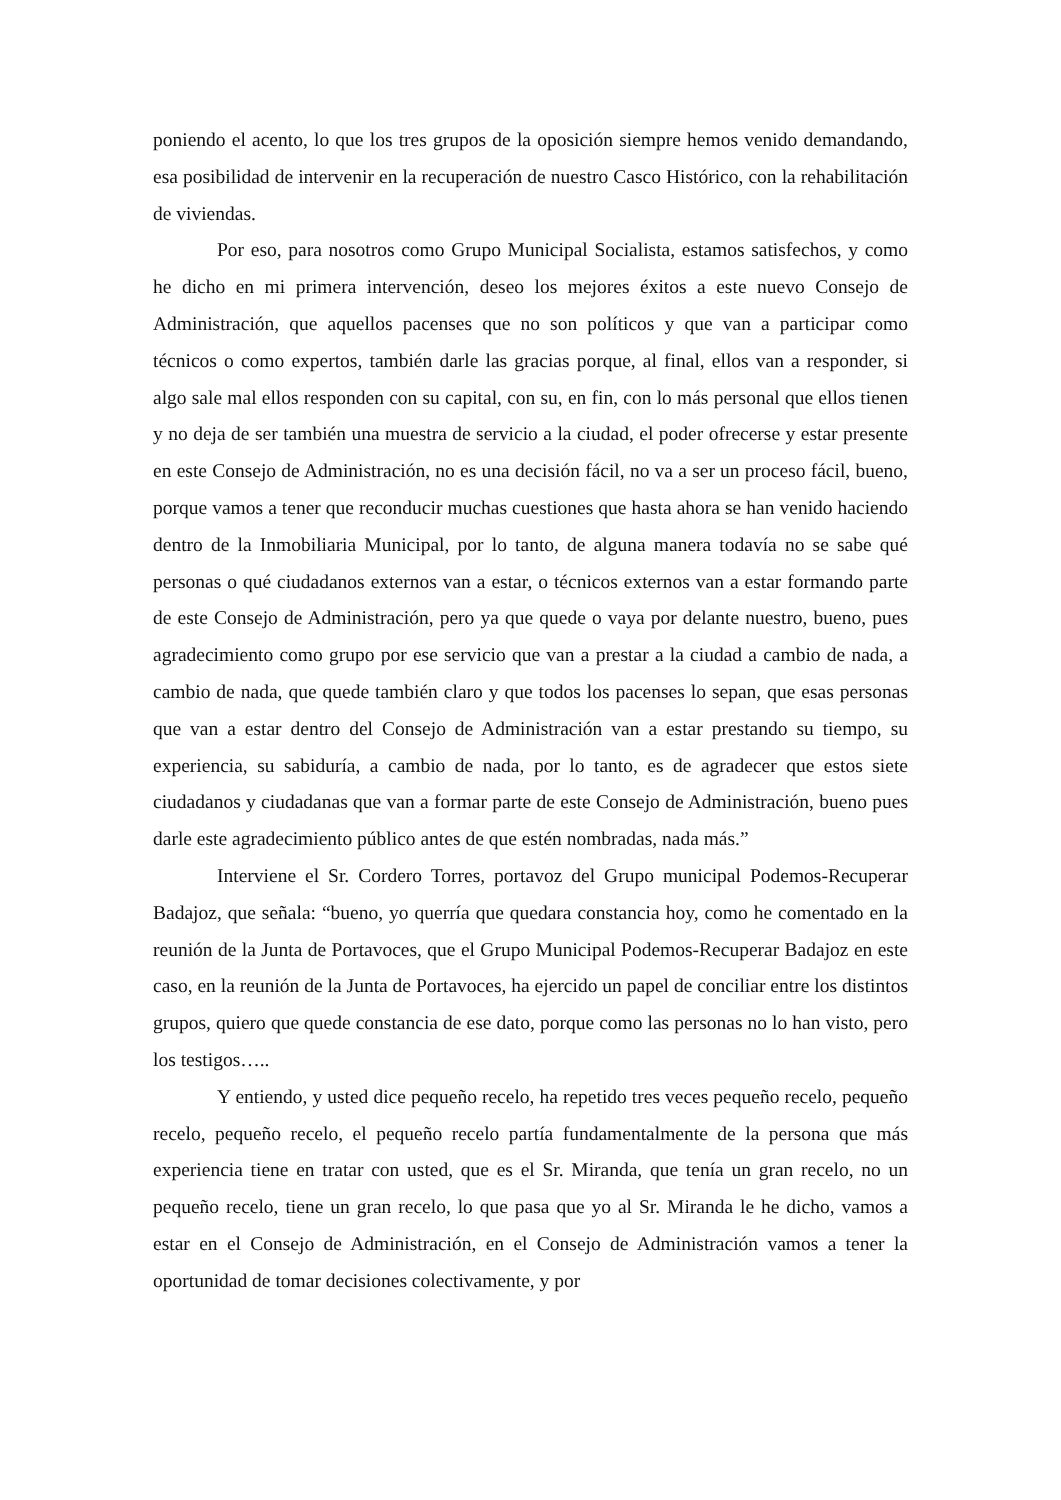poniendo el acento, lo que los tres grupos de la oposición siempre hemos venido demandando, esa posibilidad de intervenir en la recuperación de nuestro Casco Histórico, con la rehabilitación de viviendas.
Por eso, para nosotros como Grupo Municipal Socialista, estamos satisfechos, y como he dicho en mi primera intervención, deseo los mejores éxitos a este nuevo Consejo de Administración, que aquellos pacenses que no son políticos y que van a participar como técnicos o como expertos, también darle las gracias porque, al final, ellos van a responder, si algo sale mal ellos responden con su capital, con su, en fin, con lo más personal que ellos tienen y no deja de ser también una muestra de servicio a la ciudad, el poder ofrecerse y estar presente en este Consejo de Administración, no es una decisión fácil, no va a ser un proceso fácil, bueno, porque vamos a tener que reconducir muchas cuestiones que hasta ahora se han venido haciendo dentro de la Inmobiliaria Municipal, por lo tanto, de alguna manera todavía no se sabe qué personas o qué ciudadanos externos van a estar, o técnicos externos van a estar formando parte de este Consejo de Administración, pero ya que quede o vaya por delante nuestro, bueno, pues agradecimiento como grupo por ese servicio que van a prestar a la ciudad a cambio de nada, a cambio de nada, que quede también claro y que todos los pacenses lo sepan, que esas personas que van a estar dentro del Consejo de Administración van a estar prestando su tiempo, su experiencia, su sabiduría, a cambio de nada, por lo tanto, es de agradecer que estos siete ciudadanos y ciudadanas que van a formar parte de este Consejo de Administración, bueno pues darle este agradecimiento público antes de que estén nombradas, nada más.”
Interviene el Sr. Cordero Torres, portavoz del Grupo municipal Podemos-Recuperar Badajoz, que señala: “bueno, yo querría que quedara constancia hoy, como he comentado en la reunión de la Junta de Portavoces, que el Grupo Municipal Podemos-Recuperar Badajoz en este caso, en la reunión de la Junta de Portavoces, ha ejercido un papel de conciliar entre los distintos grupos, quiero que quede constancia de ese dato, porque como las personas no lo han visto, pero los testigos…..
Y entiendo, y usted dice pequeño recelo, ha repetido tres veces pequeño recelo, pequeño recelo, pequeño recelo, el pequeño recelo partía fundamentalmente de la persona que más experiencia tiene en tratar con usted, que es el Sr. Miranda, que tenía un gran recelo, no un pequeño recelo, tiene un gran recelo, lo que pasa que yo al Sr. Miranda le he dicho, vamos a estar en el Consejo de Administración, en el Consejo de Administración vamos a tener la oportunidad de tomar decisiones colectivamente, y por